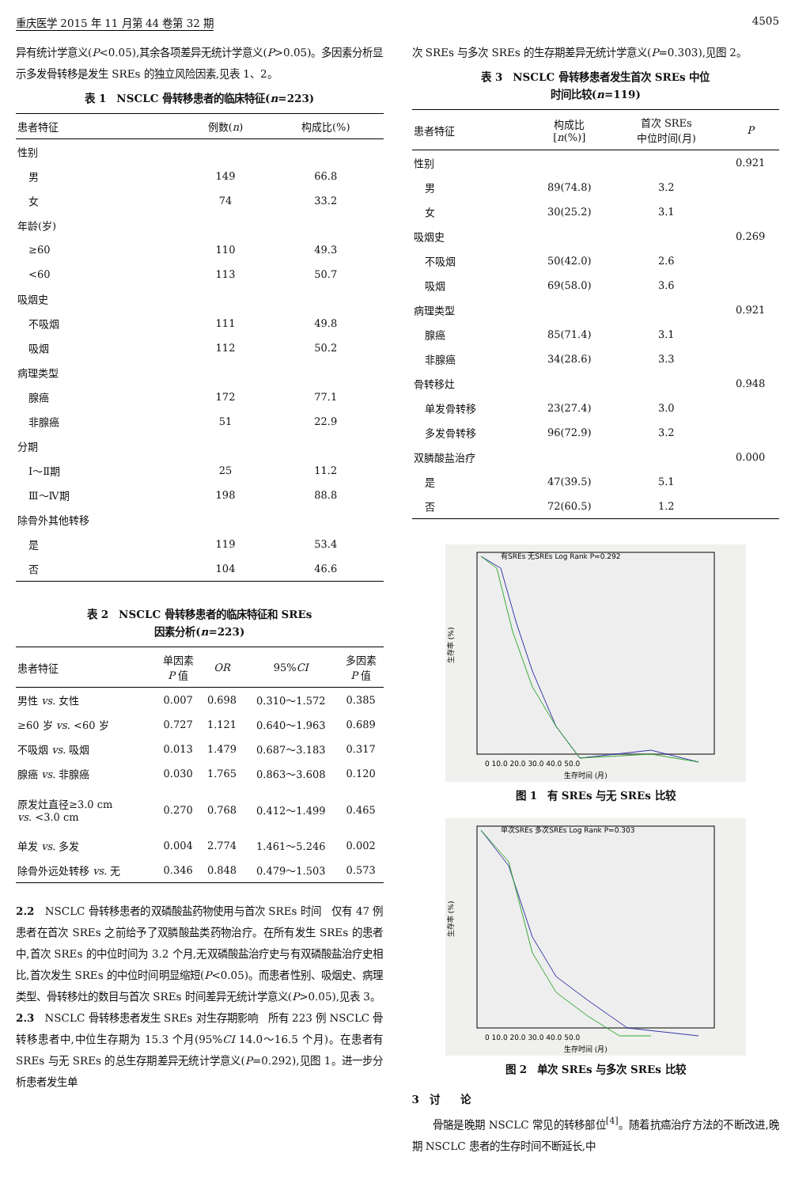重庆医学 2015 年 11 月第 44 卷第 32 期 4505
异有统计学意义(P<0.05),其余各项差异无统计学意义(P>0.05)。多因素分析显示多发骨转移是发生 SREs 的独立风险因素,见表 1、2。
表 1　NSCLC 骨转移患者的临床特征(n=223)
| 患者特征 | 例数( n ) | 构成比(%) |
| --- | --- | --- |
| 性别 | | |
| 男 | 149 | 66.8 |
| 女 | 74 | 33.2 |
| 年龄(岁) | | |
| ≥60 | 110 | 49.3 |
| <60 | 113 | 50.7 |
| 吸烟史 | | |
| 不吸烟 | 111 | 49.8 |
| 吸烟 | 112 | 50.2 |
| 病理类型 | | |
| 腺癌 | 172 | 77.1 |
| 非腺癌 | 51 | 22.9 |
| 分期 | | |
| Ⅰ～Ⅱ期 | 25 | 11.2 |
| Ⅲ～Ⅳ期 | 198 | 88.8 |
| 除骨外其他转移 | | |
| 是 | 119 | 53.4 |
| 否 | 104 | 46.6 |
表 2　NSCLC 骨转移患者的临床特征和 SREs
因素分析(n=223)
| 患者特征 | 单因素 P 值 | OR | 95% CI | 多因素 P 值 |
| --- | --- | --- | --- | --- |
| 男性 vs . 女性 | 0.007 | 0.698 | 0.310～1.572 | 0.385 |
| ≥60 岁 vs . <60 岁 | 0.727 | 1.121 | 0.640～1.963 | 0.689 |
| 不吸烟 vs . 吸烟 | 0.013 | 1.479 | 0.687～3.183 | 0.317 |
| 腺癌 vs . 非腺癌 | 0.030 | 1.765 | 0.863～3.608 | 0.120 |
| 原发灶直径≥3.0 cm vs . <3.0 cm | 0.270 | 0.768 | 0.412～1.499 | 0.465 |
| 单发 vs . 多发 | 0.004 | 2.774 | 1.461～5.246 | 0.002 |
| 除骨外远处转移 vs . 无 | 0.346 | 0.848 | 0.479～1.503 | 0.573 |
2.2　NSCLC 骨转移患者的双磷酸盐药物使用与首次 SREs 时间　仅有 47 例患者在首次 SREs 之前给予了双膦酸盐类药物治疗。在所有发生 SREs 的患者中,首次 SREs 的中位时间为 3.2 个月,无双磷酸盐治疗史与有双磷酸盐治疗史相比,首次发生 SREs 的中位时间明显缩短(P<0.05)。而患者性别、吸烟史、病理类型、骨转移灶的数目与首次 SREs 时间差异无统计学意义(P>0.05),见表 3。
2.3　NSCLC 骨转移患者发生 SREs 对生存期影响　所有 223 例 NSCLC 骨转移患者中,中位生存期为 15.3 个月(95%CI 14.0～16.5 个月)。在患者有 SREs 与无 SREs 的总生存期差异无统计学意义(P=0.292),见图 1。进一步分析患者发生单
次 SREs 与多次 SREs 的生存期差异无统计学意义(P=0.303),见图 2。
表 3　NSCLC 骨转移患者发生首次 SREs 中位
时间比较(n=119)
| 患者特征 | 构成比 [ n (%)] | 首次 SREs 中位时间(月) | P |
| --- | --- | --- | --- |
| 性别 | | | 0.921 |
| 男 | 89(74.8) | 3.2 | |
| 女 | 30(25.2) | 3.1 | |
| 吸烟史 | | | 0.269 |
| 不吸烟 | 50(42.0) | 2.6 | |
| 吸烟 | 69(58.0) | 3.6 | |
| 病理类型 | | | 0.921 |
| 腺癌 | 85(71.4) | 3.1 | |
| 非腺癌 | 34(28.6) | 3.3 | |
| 骨转移灶 | | | 0.948 |
| 单发骨转移 | 23(27.4) | 3.0 | |
| 多发骨转移 | 96(72.9) | 3.2 | |
| 双膦酸盐治疗 | | | 0.000 |
| 是 | 47(39.5) | 5.1 | |
| 否 | 72(60.5) | 1.2 | |
生存率 (%)
有SREs 无SREs Log Rank P=0.292
0 10.0 20.0 30.0 40.0 50.0
生存时间 (月)
图 1　有 SREs 与无 SREs 比较
生存率 (%)
单次SREs 多次SREs Log Rank P=0.303
0 10.0 20.0 30.0 40.0 50.0
生存时间 (月)
图 2　单次 SREs 与多次 SREs 比较
3　讨　　论
　　骨骼是晚期 NSCLC 常见的转移部位<sup>[4]</sup>。随着抗癌治疗方法的不断改进,晚期 NSCLC 患者的生存时间不断延长,中